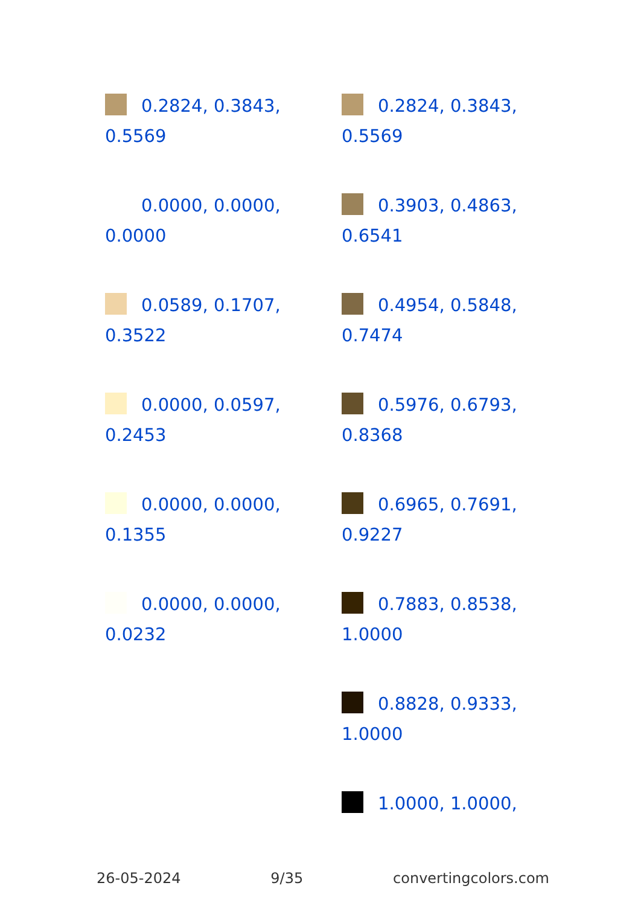0.2824, 0.3843, 0.5569
0.0000, 0.0000, 0.0000
0.0589, 0.1707, 0.3522
0.0000, 0.0597, 0.2453
0.0000, 0.0000, 0.1355
0.0000, 0.0000, 0.0232
0.2824, 0.3843, 0.5569
0.3903, 0.4863, 0.6541
0.4954, 0.5848, 0.7474
0.5976, 0.6793, 0.8368
0.6965, 0.7691, 0.9227
0.7883, 0.8538, 1.0000
0.8828, 0.9333, 1.0000
1.0000, 1.0000,
26-05-2024 9/35 convertingcolors.com